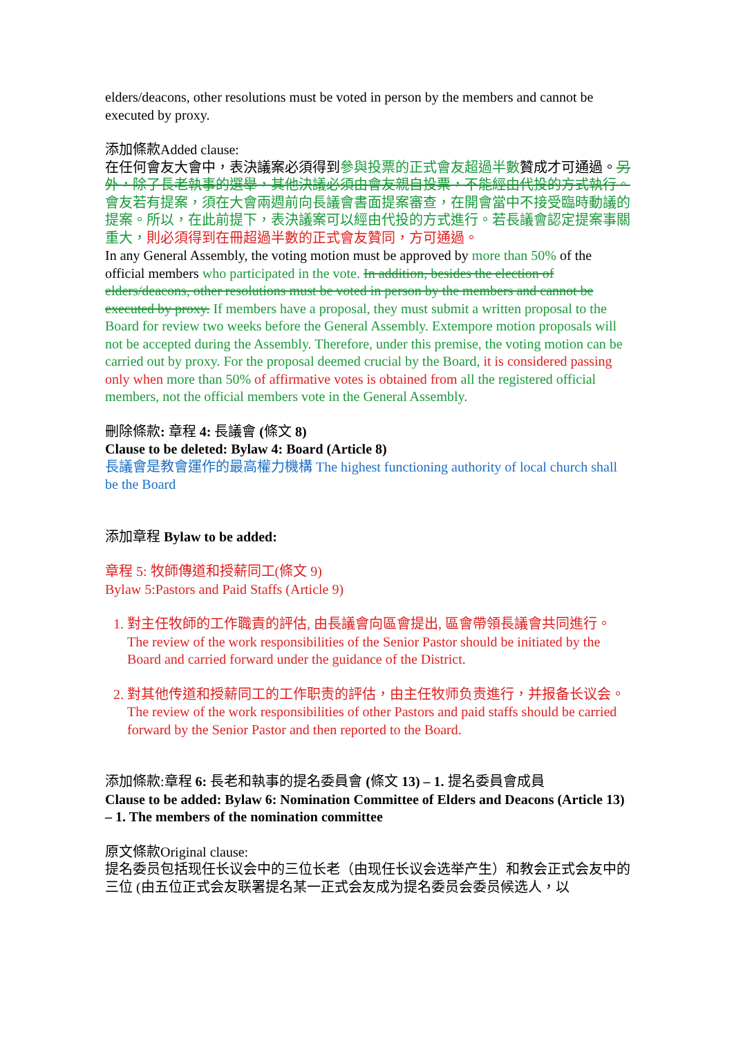elders/deacons, other resolutions must be voted in person by the members and cannot be executed by proxy.
添加條款Added clause:
在任何會友大會中，表決議案必須得到參與投票的正式會友超過半數贊成才可通過。另外，除了長老執事的選舉，其他決議必須由會友親自投票，不能經由代投的方式執行。會友若有提案，須在大會兩週前向長議會書面提案審查，在開會當中不接受臨時動議的提案。所以，在此前提下，表決議案可以經由代投的方式進行。若長議會認定提案事關重大，則必須得到在冊超過半數的正式會友贊同，方可通過。
In any General Assembly, the voting motion must be approved by more than 50% of the official members who participated in the vote. In addition, besides the election of elders/deacons, other resolutions must be voted in person by the members and cannot be executed by proxy. If members have a proposal, they must submit a written proposal to the Board for review two weeks before the General Assembly. Extempore motion proposals will not be accepted during the Assembly. Therefore, under this premise, the voting motion can be carried out by proxy. For the proposal deemed crucial by the Board, it is considered passing only when more than 50% of affirmative votes is obtained from all the registered official members, not the official members vote in the General Assembly.
刪除條款: 章程 4: 長議會 (條文 8)
Clause to be deleted: Bylaw 4: Board (Article 8)
長議會是教會運作的最高權力機構 The highest functioning authority of local church shall be the Board
添加章程 Bylaw to be added:
章程 5: 牧師傳道和授薪同工(條文 9)
Bylaw 5:Pastors and Paid Staffs (Article 9)
1. 對主任牧師的工作職責的評估, 由長議會向區會提出, 區會帶領長議會共同進行。The review of the work responsibilities of the Senior Pastor should be initiated by the Board and carried forward under the guidance of the District.
2. 對其他传道和授薪同工的工作职责的評估，由主任牧师负责進行，并报备长议会。The review of the work responsibilities of other Pastors and paid staffs should be carried forward by the Senior Pastor and then reported to the Board.
添加條款:章程 6: 長老和執事的提名委員會 (條文 13) – 1. 提名委員會成員
Clause to be added: Bylaw 6: Nomination Committee of Elders and Deacons (Article 13) – 1. The members of the nomination committee
原文條款Original clause:
提名委员包括现任长议会中的三位长老（由现任长议会选举产生）和教会正式会友中的三位 (由五位正式会友联署提名某一正式会友成为提名委员会委员候选人，以